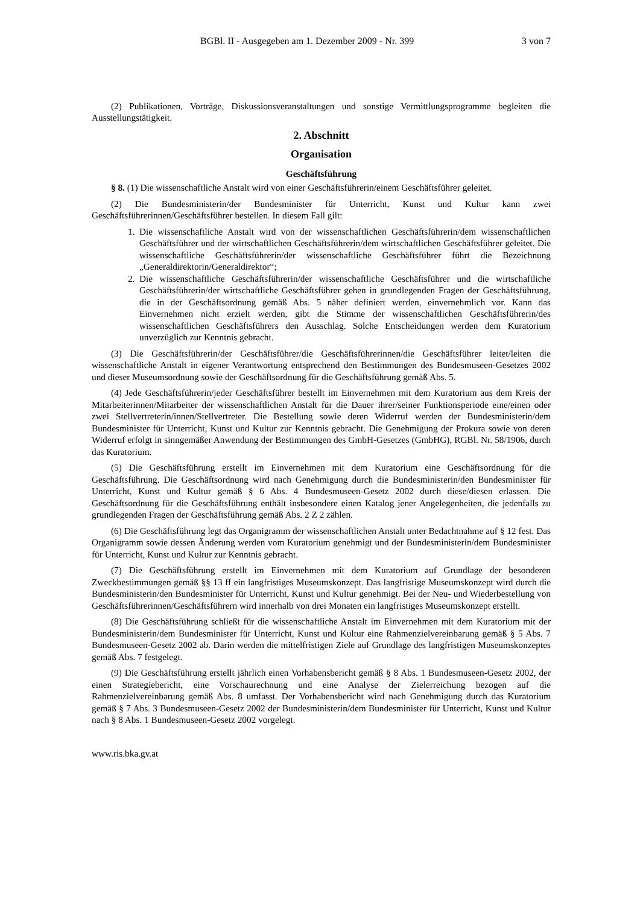BGBl. II - Ausgegeben am 1. Dezember 2009 - Nr. 399 3 von 7
(2) Publikationen, Vorträge, Diskussionsveranstaltungen und sonstige Vermittlungsprogramme begleiten die Ausstellungstätigkeit.
2. Abschnitt
Organisation
Geschäftsführung
§ 8. (1) Die wissenschaftliche Anstalt wird von einer Geschäftsführerin/einem Geschäftsführer geleitet.
(2) Die Bundesministerin/der Bundesminister für Unterricht, Kunst und Kultur kann zwei Geschäftsführerinnen/Geschäftsführer bestellen. In diesem Fall gilt:
1. Die wissenschaftliche Anstalt wird von der wissenschaftlichen Geschäftsführerin/dem wissenschaftlichen Geschäftsführer und der wirtschaftlichen Geschäftsführerin/dem wirtschaftlichen Geschäftsführer geleitet. Die wissenschaftliche Geschäftsführerin/der wissenschaftliche Geschäftsführer führt die Bezeichnung „Generaldirektorin/Generaldirektor“;
2. Die wissenschaftliche Geschäftsführerin/der wissenschaftliche Geschäftsführer und die wirtschaftliche Geschäftsführerin/der wirtschaftliche Geschäftsführer gehen in grundlegenden Fragen der Geschäftsführung, die in der Geschäftsordnung gemäß Abs. 5 näher definiert werden, einvernehmlich vor. Kann das Einvernehmen nicht erzielt werden, gibt die Stimme der wissenschaftlichen Geschäftsführerin/des wissenschaftlichen Geschäftsführers den Ausschlag. Solche Entscheidungen werden dem Kuratorium unverzüglich zur Kenntnis gebracht.
(3) Die Geschäftsführerin/der Geschäftsführer/die Geschäftsführerinnen/die Geschäftsführer leitet/leiten die wissenschaftliche Anstalt in eigener Verantwortung entsprechend den Bestimmungen des Bundesmuseen-Gesetzes 2002 und dieser Museumsordnung sowie der Geschäftsordnung für die Geschäftsführung gemäß Abs. 5.
(4) Jede Geschäftsführerin/jeder Geschäftsführer bestellt im Einvernehmen mit dem Kuratorium aus dem Kreis der Mitarbeiterinnen/Mitarbeiter der wissenschaftlichen Anstalt für die Dauer ihrer/seiner Funktionsperiode eine/einen oder zwei Stellvertreterin/innen/Stellvertreter. Die Bestellung sowie deren Widerruf werden der Bundesministerin/dem Bundesminister für Unterricht, Kunst und Kultur zur Kenntnis gebracht. Die Genehmigung der Prokura sowie von deren Widerruf erfolgt in sinngemäßer Anwendung der Bestimmungen des GmbH-Gesetzes (GmbHG), RGBl. Nr. 58/1906, durch das Kuratorium.
(5) Die Geschäftsführung erstellt im Einvernehmen mit dem Kuratorium eine Geschäftsordnung für die Geschäftsführung. Die Geschäftsordnung wird nach Genehmigung durch die Bundesministerin/den Bundesminister für Unterricht, Kunst und Kultur gemäß § 6 Abs. 4 Bundesmuseen-Gesetz 2002 durch diese/diesen erlassen. Die Geschäftsordnung für die Geschäftsführung enthält insbesondere einen Katalog jener Angelegenheiten, die jedenfalls zu grundlegenden Fragen der Geschäftsführung gemäß Abs. 2 Z 2 zählen.
(6) Die Geschäftsführung legt das Organigramm der wissenschaftlichen Anstalt unter Bedachtnahme auf § 12 fest. Das Organigramm sowie dessen Änderung werden vom Kuratorium genehmigt und der Bundesministerin/dem Bundesminister für Unterricht, Kunst und Kultur zur Kenntnis gebracht.
(7) Die Geschäftsführung erstellt im Einvernehmen mit dem Kuratorium auf Grundlage der besonderen Zweckbestimmungen gemäß §§ 13 ff ein langfristiges Museumskonzept. Das langfristige Museumskonzept wird durch die Bundesministerin/den Bundesminister für Unterricht, Kunst und Kultur genehmigt. Bei der Neu- und Wiederbestellung von Geschäftsführerinnen/Geschäftsführern wird innerhalb von drei Monaten ein langfristiges Museumskonzept erstellt.
(8) Die Geschäftsführung schließt für die wissenschaftliche Anstalt im Einvernehmen mit dem Kuratorium mit der Bundesministerin/dem Bundesminister für Unterricht, Kunst und Kultur eine Rahmenzielvereinbarung gemäß § 5 Abs. 7 Bundesmuseen-Gesetz 2002 ab. Darin werden die mittelfristigen Ziele auf Grundlage des langfristigen Museumskonzeptes gemäß Abs. 7 festgelegt.
(9) Die Geschäftsführung erstellt jährlich einen Vorhabensbericht gemäß § 8 Abs. 1 Bundesmuseen-Gesetz 2002, der einen Strategiebericht, eine Vorschaurechnung und eine Analyse der Zielerreichung bezogen auf die Rahmenzielvereinbarung gemäß Abs. 8 umfasst. Der Vorhabensbericht wird nach Genehmigung durch das Kuratorium gemäß § 7 Abs. 3 Bundesmuseen-Gesetz 2002 der Bundesministerin/dem Bundesminister für Unterricht, Kunst und Kultur nach § 8 Abs. 1 Bundesmuseen-Gesetz 2002 vorgelegt.
www.ris.bka.gv.at